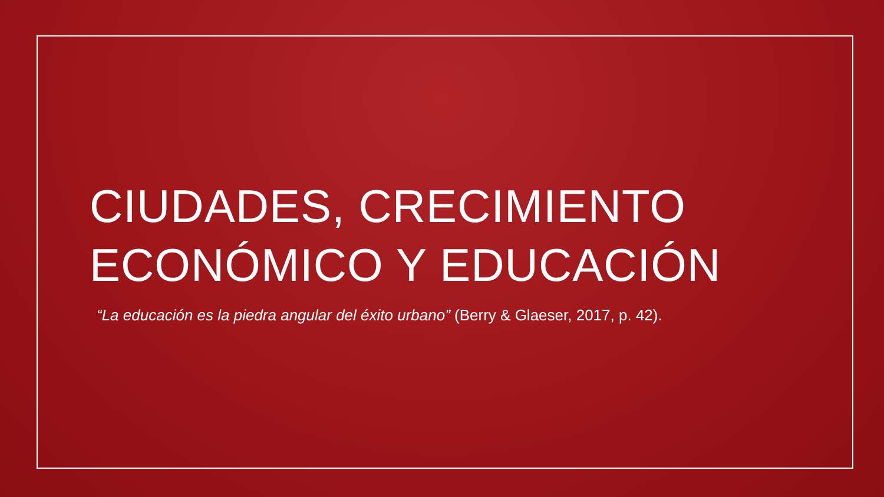CIUDADES, CRECIMIENTO
ECONÓMICO Y EDUCACIÓN
“La educación es la piedra angular del éxito urbano” (Berry & Glaeser, 2017, p. 42).